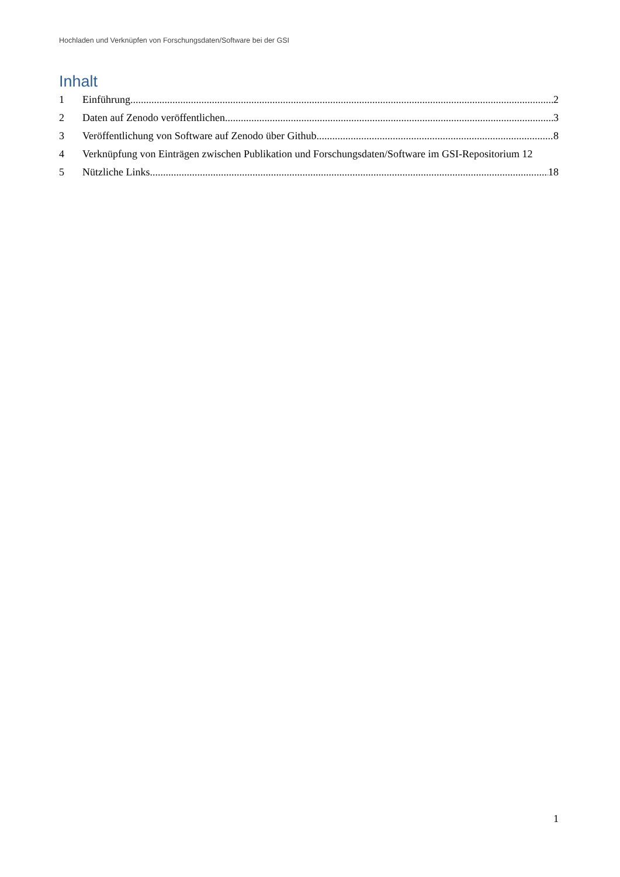Hochladen und Verknüpfen von Forschungsdaten/Software bei der GSI
Inhalt
1 Einführung 2
2 Daten auf Zenodo veröffentlichen 3
3 Veröffentlichung von Software auf Zenodo über Github 8
4 Verknüpfung von Einträgen zwischen Publikation und Forschungsdaten/Software im GSI-Repositorium 12
5 Nützliche Links 18
1